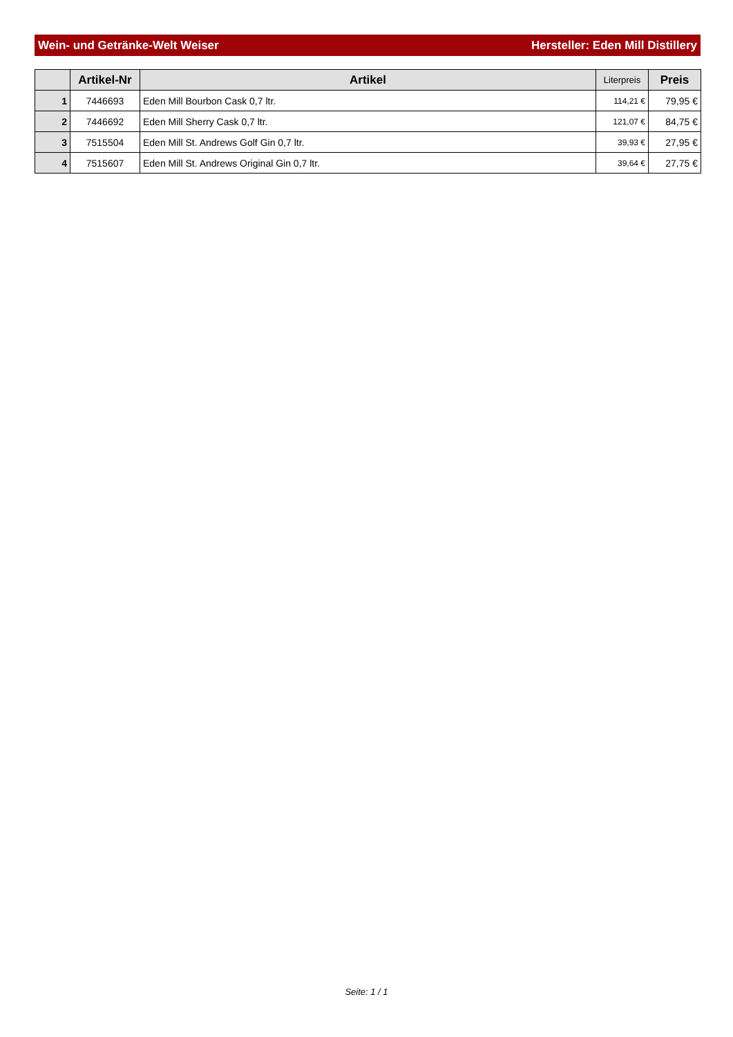Wein- und Getränke-Welt Weiser Hersteller: Eden Mill Distillery
| | Artikel-Nr | Artikel | Literpreis | Preis |
| --- | --- | --- | --- | --- |
| 1 | 7446693 | Eden Mill Bourbon Cask 0,7 ltr. | 114,21 € | 79,95 € |
| 2 | 7446692 | Eden Mill Sherry Cask 0,7 ltr. | 121,07 € | 84,75 € |
| 3 | 7515504 | Eden Mill St. Andrews Golf Gin 0,7 ltr. | 39,93 € | 27,95 € |
| 4 | 7515607 | Eden Mill St. Andrews Original Gin 0,7 ltr. | 39,64 € | 27,75 € |
Seite: 1 / 1